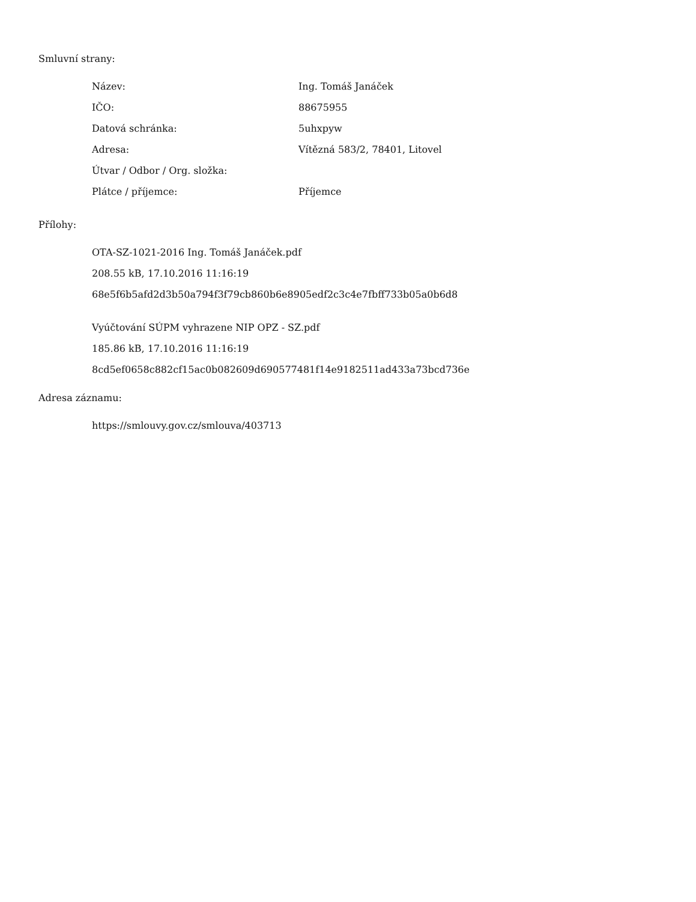Smluvní strany:
| Název: | Ing. Tomáš Janáček |
| IČO: | 88675955 |
| Datová schránka: | 5uhxpyw |
| Adresa: | Vítězná 583/2, 78401, Litovel |
| Útvar / Odbor / Org. složka: | |
| Plátce / příjemce: | Příjemce |
Přílohy:
OTA-SZ-1021-2016 Ing. Tomáš Janáček.pdf
208.55 kB, 17.10.2016 11:16:19
68e5f6b5afd2d3b50a794f3f79cb860b6e8905edf2c3c4e7fbff733b05a0b6d8
Vyúčtování SÚPM vyhrazene NIP OPZ - SZ.pdf
185.86 kB, 17.10.2016 11:16:19
8cd5ef0658c882cf15ac0b082609d690577481f14e9182511ad433a73bcd736e
Adresa záznamu:
https://smlouvy.gov.cz/smlouva/403713